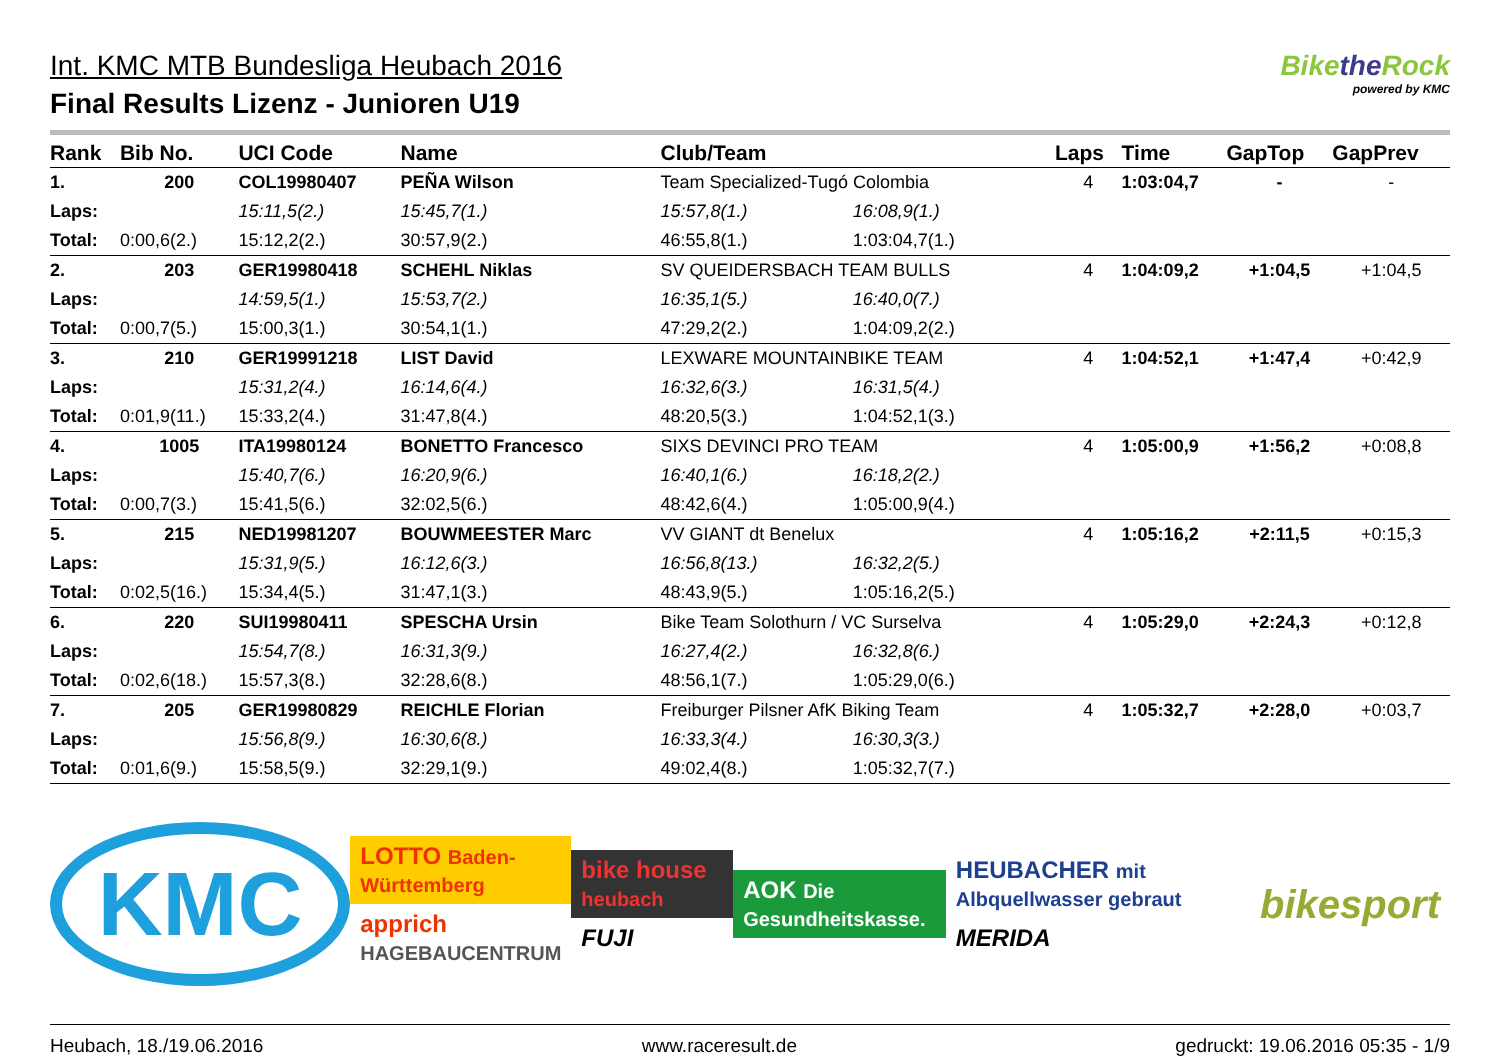Int. KMC MTB Bundesliga Heubach 2016
Final Results Lizenz - Junioren U19
Bikethe Rock
powered by KMC
| Rank | Bib No. | UCI Code | Name | Club/Team | | | Laps | Time | GapTop | GapPrev |
| --- | --- | --- | --- | --- | --- | --- | --- | --- | --- | --- |
| 1. | 200 | COL19980407 | PEÑA Wilson | Team Specialized-Tugó Colombia | | | 4 | 1:03:04,7 | - | - |
| Laps: | | 15:11,5(2.) | 15:45,7(1.) | 15:57,8(1.) | 16:08,9(1.) | | | | | |
| Total: | 0:00,6(2.) | 15:12,2(2.) | 30:57,9(2.) | 46:55,8(1.) | 1:03:04,7(1.) | | | | | |
| 2. | 203 | GER19980418 | SCHEHL Niklas | SV QUEIDERSBACH TEAM BULLS | | | 4 | 1:04:09,2 | +1:04,5 | +1:04,5 |
| Laps: | | 14:59,5(1.) | 15:53,7(2.) | 16:35,1(5.) | 16:40,0(7.) | | | | | |
| Total: | 0:00,7(5.) | 15:00,3(1.) | 30:54,1(1.) | 47:29,2(2.) | 1:04:09,2(2.) | | | | | |
| 3. | 210 | GER19991218 | LIST David | LEXWARE MOUNTAINBIKE TEAM | | | 4 | 1:04:52,1 | +1:47,4 | +0:42,9 |
| Laps: | | 15:31,2(4.) | 16:14,6(4.) | 16:32,6(3.) | 16:31,5(4.) | | | | | |
| Total: | 0:01,9(11.) | 15:33,2(4.) | 31:47,8(4.) | 48:20,5(3.) | 1:04:52,1(3.) | | | | | |
| 4. | 1005 | ITA19980124 | BONETTO Francesco | SIXS DEVINCI PRO TEAM | | | 4 | 1:05:00,9 | +1:56,2 | +0:08,8 |
| Laps: | | 15:40,7(6.) | 16:20,9(6.) | 16:40,1(6.) | 16:18,2(2.) | | | | | |
| Total: | 0:00,7(3.) | 15:41,5(6.) | 32:02,5(6.) | 48:42,6(4.) | 1:05:00,9(4.) | | | | | |
| 5. | 215 | NED19981207 | BOUWMEESTER Marc | VV GIANT dt Benelux | | | 4 | 1:05:16,2 | +2:11,5 | +0:15,3 |
| Laps: | | 15:31,9(5.) | 16:12,6(3.) | 16:56,8(13.) | 16:32,2(5.) | | | | | |
| Total: | 0:02,5(16.) | 15:34,4(5.) | 31:47,1(3.) | 48:43,9(5.) | 1:05:16,2(5.) | | | | | |
| 6. | 220 | SUI19980411 | SPESCHA Ursin | Bike Team Solothurn / VC Surselva | | | 4 | 1:05:29,0 | +2:24,3 | +0:12,8 |
| Laps: | | 15:54,7(8.) | 16:31,3(9.) | 16:27,4(2.) | 16:32,8(6.) | | | | | |
| Total: | 0:02,6(18.) | 15:57,3(8.) | 32:28,6(8.) | 48:56,1(7.) | 1:05:29,0(6.) | | | | | |
| 7. | 205 | GER19980829 | REICHLE Florian | Freiburger Pilsner AfK Biking Team | | | 4 | 1:05:32,7 | +2:28,0 | +0:03,7 |
| Laps: | | 15:56,8(9.) | 16:30,6(8.) | 16:33,3(4.) | 16:30,3(3.) | | | | | |
| Total: | 0:01,6(9.) | 15:58,5(9.) | 32:29,1(9.) | 49:02,4(8.) | 1:05:32,7(7.) | | | | | |
KMC
LOTTO Baden-Württemberg
apprich HAGEBAUCENTRUM
bike house heubach
FUJI
AOK Die Gesundheitskasse.
HEUBACHER mit Albquellwasser gebraut
MERIDA
bikesport
Heubach, 18./19.06.2016 www.raceresult.de gedruckt: 19.06.2016 05:35 - 1/9